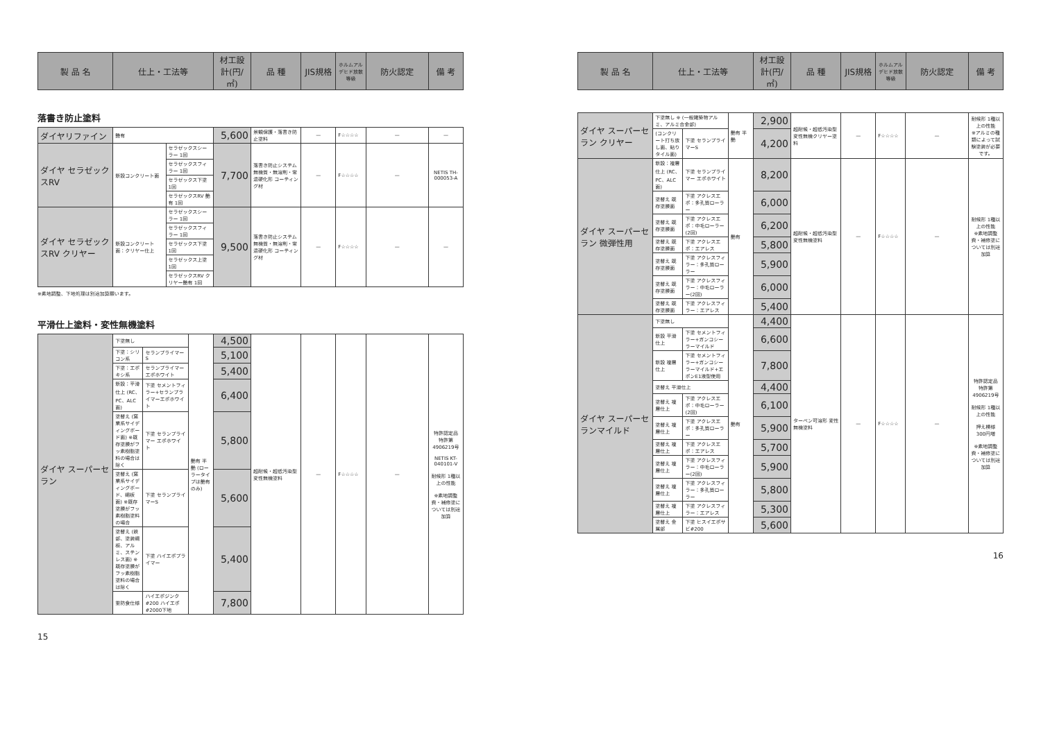| 製 品 名 | 仕上・工法等 | 材工設計(円/㎡) | 品 種 | JIS規格 | ホルムアルデヒド放散等級 | 防火認定 | 備 考 |
| --- | --- | --- | --- | --- | --- | --- | --- |
落書き防止塗料
| ダイヤリファイン | 艶有 | | 5,600 | 景観保護・落書き防止塗料 | — | F☆☆☆☆ | — | — |
| ダイヤ セラゼックスRV | 新設コンクリート面 | セラゼックスシーラー 1回 | 7,700 | 落書き防止システム 無機質・無溶剤・常温硬化形 コーティング材 | — | F☆☆☆☆ | — | NETIS TH-000053-A |
| | | セラゼックスフィラー 1回 | | | | | | |
| | | セラゼックス下塗 1回 | | | | | | |
| | | セラゼックスRV 艶有 1回 | | | | | | |
| ダイヤ セラゼックスRV クリヤー | 新設コンクリート面：クリヤー仕上 | セラゼックスシーラー 1回 | 9,500 | 落書き防止システム 無機質・無溶剤・常温硬化形 コーティング材 | — | F☆☆☆☆ | — | — |
| | | セラゼックスフィラー 1回 | | | | | | |
| | | セラゼックス下塗 1回 | | | | | | |
| | | セラゼックス上塗 1回 | | | | | | |
| | | セラゼックスRV クリヤー艶有 1回 | | | | | | |
※素地調整、下地処理は別途加算願います。
平滑仕上塗料・変性無機塗料
| ダイヤ スーパーセラン | 下塗無し | | 艶有 半艶 (ローラータイプは艶有のみ) | 4,500 | 超耐候・超低汚染型 変性無機塗料 | — | F☆☆☆☆ | — | 特許認定品 特許第4906219号 NETIS KT-040101-V 耐候形 1種以上の性能 ※素地調整費・補修塗については別途加算 |
| | 下塗：シリコン系 | セランプライマーS | | 5,100 | | | | | |
| | 下塗：エポキシ系 | セランプライマー エポホワイト | | 5,400 | | | | | |
| | 新設：平滑仕上 (RC、PC、ALC面) | 下塗 セメントフィラー+セランプライマーエポホワイト | | 6,400 | | | | | |
| | 塗替え (窯業系サイディングボード面) ※既存塗膜がフッ素樹脂塗料の場合は除く | 下塗 セランプライマー エポホワイト | | 5,800 | | | | | |
| | 塗替え (窯業系サイディングボード、鋼板面) ※既存塗膜がフッ素樹脂塗料の場合 | 下塗 セランプライマーS | | 5,600 | | | | | |
| | 塗替え (鉄部、塗装鋼板、アルミ、ステンレス面) ※既存塗膜がフッ素樹脂塗料の場合は除く | 下塗 ハイエポプライマー | | 5,400 | | | | | |
| | 重防食仕様 | ハイエポジンク#200 ハイエポ#2000下地 | | 7,800 | | | | | |
15
| 製 品 名 | 仕上・工法等 | 材工設計(円/㎡) | 品 種 | JIS規格 | ホルムアルデヒド放散等級 | 防火認定 | 備 考 |
| --- | --- | --- | --- | --- | --- | --- | --- |
| ダイヤ スーパーセラン クリヤー | 下塗無し ※ (一般建築物アルミ、アルミ合金部) | | 艶有 半艶 | 2,900 | 超耐候・超低汚染型 変性無機クリヤー塗料 | — | F☆☆☆☆ | — | 耐候形 1種以上の性能 ※アルミの種類によって試験塗装が必要です。 |
| | (コンクリート打ち放し面、貼りタイル面) | 下塗 セランプライマーS | | 4,200 | | | | | |
| ダイヤ スーパーセラン 微弾性用 | 新設：複層仕上 (RC、PC、ALC面) | 下塗 セランプライマー エポホワイト | 艶有 | 8,200 | 超耐候・超低汚染型 変性無機塗料 | — | F☆☆☆☆ | — | 耐候形 1種以上の性能 ※素地調整費・補修塗については別途加算 |
| | 塗替え 既存塗膜面 | 下塗 アクレスエポ：多孔質ローラー | | 6,000 | | | | | |
| | 塗替え 既存塗膜面 | 下塗 アクレスエポ：中毛ローラー(2回) | | 6,200 | | | | | |
| | 塗替え 既存塗膜面 | 下塗 アクレスエポ：エアレス | | 5,800 | | | | | |
| | 塗替え 既存塗膜面 | 下塗 アクレスフィラー：多孔質ローラー | | 5,900 | | | | | |
| | 塗替え 既存塗膜面 | 下塗 アクレスフィラー：中毛ローラー(2回) | | 6,000 | | | | | |
| | 塗替え 既存塗膜面 | 下塗 アクレスフィラー：エアレス | | 5,400 | | | | | |
| ダイヤ スーパーセランマイルド | 下塗無し | | 艶有 | 4,400 | ターペン可溶形 変性無機塗料 | — | F☆☆☆☆ | — | 特許認定品 特許第4906219号 耐候形 1種以上の性能 押え模様 300円増 ※素地調整費・補修塗については別途加算 |
| | 新設 平滑仕上 | 下塗 セメントフィラー+ガンコシーラーマイルド | | 6,600 | | | | | |
| | 新設 複層仕上 | 下塗 セメントフィラー+ガンコシーラーマイルド+エポンE1液型使用 | | 7,800 | | | | | |
| | 塗替え 平滑仕上 | | | 4,400 | | | | | |
| | 塗替え 複層仕上 | 下塗 アクレスエポ：中毛ローラー(2回) | | 6,100 | | | | | |
| | 塗替え 複層仕上 | 下塗 アクレスエポ：多孔質ローラー | | 5,900 | | | | | |
| | 塗替え 複層仕上 | 下塗 アクレスエポ：エアレス | | 5,700 | | | | | |
| | 塗替え 複層仕上 | 下塗 アクレスフィラー：中毛ローラー(2回) | | 5,900 | | | | | |
| | 塗替え 複層仕上 | 下塗 アクレスフィラー：多孔質ローラー | | 5,800 | | | | | |
| | 塗替え 複層仕上 | 下塗 アクレスフィラー：エアレス | | 5,300 | | | | | |
| | 塗替え 金属部 | 下塗 ヒスイエポサビ#200 | | 5,600 | | | | | |
16